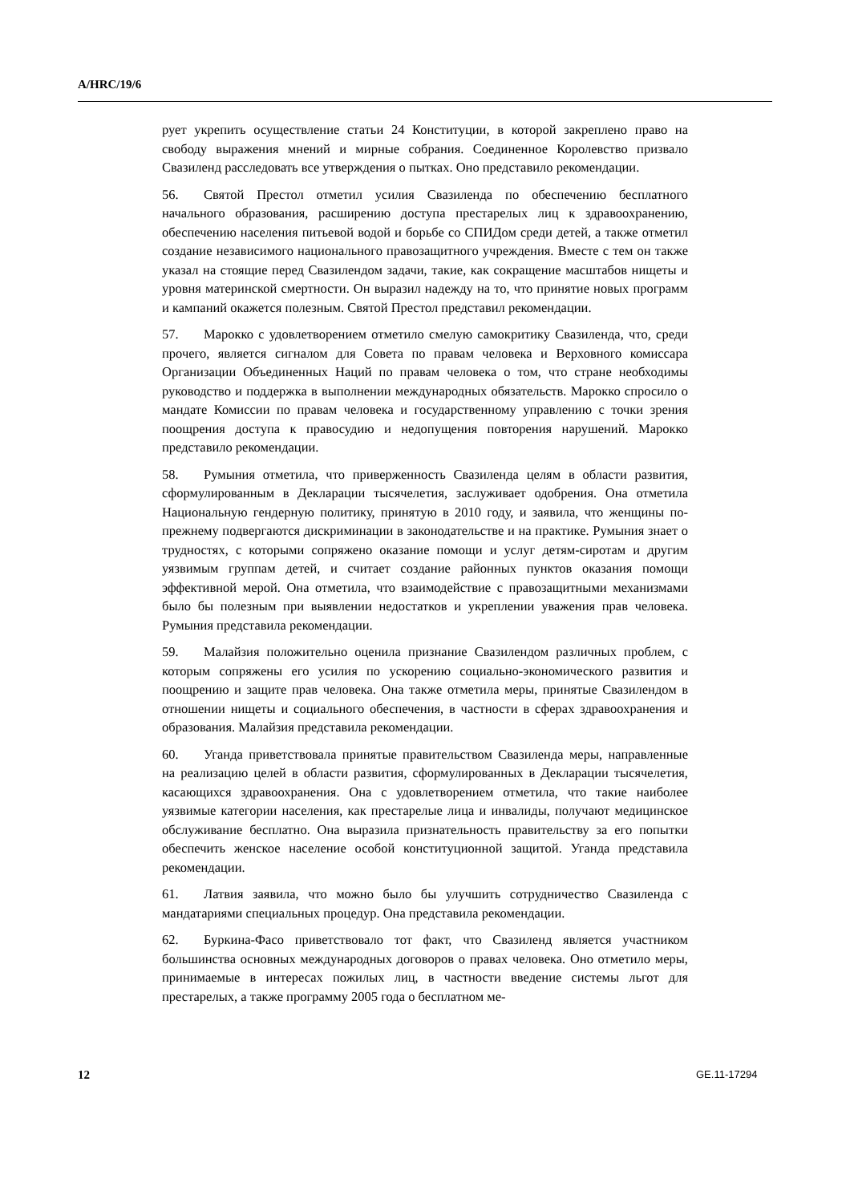A/HRC/19/6
рует укрепить осуществление статьи 24 Конституции, в которой закреплено право на свободу выражения мнений и мирные собрания. Соединенное Королевство призвало Свазиленд расследовать все утверждения о пытках. Оно представило рекомендации.
56. Святой Престол отметил усилия Свазиленда по обеспечению бесплатного начального образования, расширению доступа престарелых лиц к здравоохранению, обеспечению населения питьевой водой и борьбе со СПИДом среди детей, а также отметил создание независимого национального правозащитного учреждения. Вместе с тем он также указал на стоящие перед Свазилендом задачи, такие, как сокращение масштабов нищеты и уровня материнской смертности. Он выразил надежду на то, что принятие новых программ и кампаний окажется полезным. Святой Престол представил рекомендации.
57. Марокко с удовлетворением отметило смелую самокритику Свазиленда, что, среди прочего, является сигналом для Совета по правам человека и Верховного комиссара Организации Объединенных Наций по правам человека о том, что стране необходимы руководство и поддержка в выполнении международных обязательств. Марокко спросило о мандате Комиссии по правам человека и государственному управлению с точки зрения поощрения доступа к правосудию и недопущения повторения нарушений. Марокко представило рекомендации.
58. Румыния отметила, что приверженность Свазиленда целям в области развития, сформулированным в Декларации тысячелетия, заслуживает одобрения. Она отметила Национальную гендерную политику, принятую в 2010 году, и заявила, что женщины по-прежнему подвергаются дискриминации в законодательстве и на практике. Румыния знает о трудностях, с которыми сопряжено оказание помощи и услуг детям-сиротам и другим уязвимым группам детей, и считает создание районных пунктов оказания помощи эффективной мерой. Она отметила, что взаимодействие с правозащитными механизмами было бы полезным при выявлении недостатков и укреплении уважения прав человека. Румыния представила рекомендации.
59. Малайзия положительно оценила признание Свазилендом различных проблем, с которым сопряжены его усилия по ускорению социально-экономического развития и поощрению и защите прав человека. Она также отметила меры, принятые Свазилендом в отношении нищеты и социального обеспечения, в частности в сферах здравоохранения и образования. Малайзия представила рекомендации.
60. Уганда приветствовала принятые правительством Свазиленда меры, направленные на реализацию целей в области развития, сформулированных в Декларации тысячелетия, касающихся здравоохранения. Она с удовлетворением отметила, что такие наиболее уязвимые категории населения, как престарелые лица и инвалиды, получают медицинское обслуживание бесплатно. Она выразила признательность правительству за его попытки обеспечить женское население особой конституционной защитой. Уганда представила рекомендации.
61. Латвия заявила, что можно было бы улучшить сотрудничество Свазиленда с мандатариями специальных процедур. Она представила рекомендации.
62. Буркина-Фасо приветствовало тот факт, что Свазиленд является участником большинства основных международных договоров о правах человека. Оно отметило меры, принимаемые в интересах пожилых лиц, в частности введение системы льгот для престарелых, а также программу 2005 года о бесплатном ме-
12 GE.11-17294